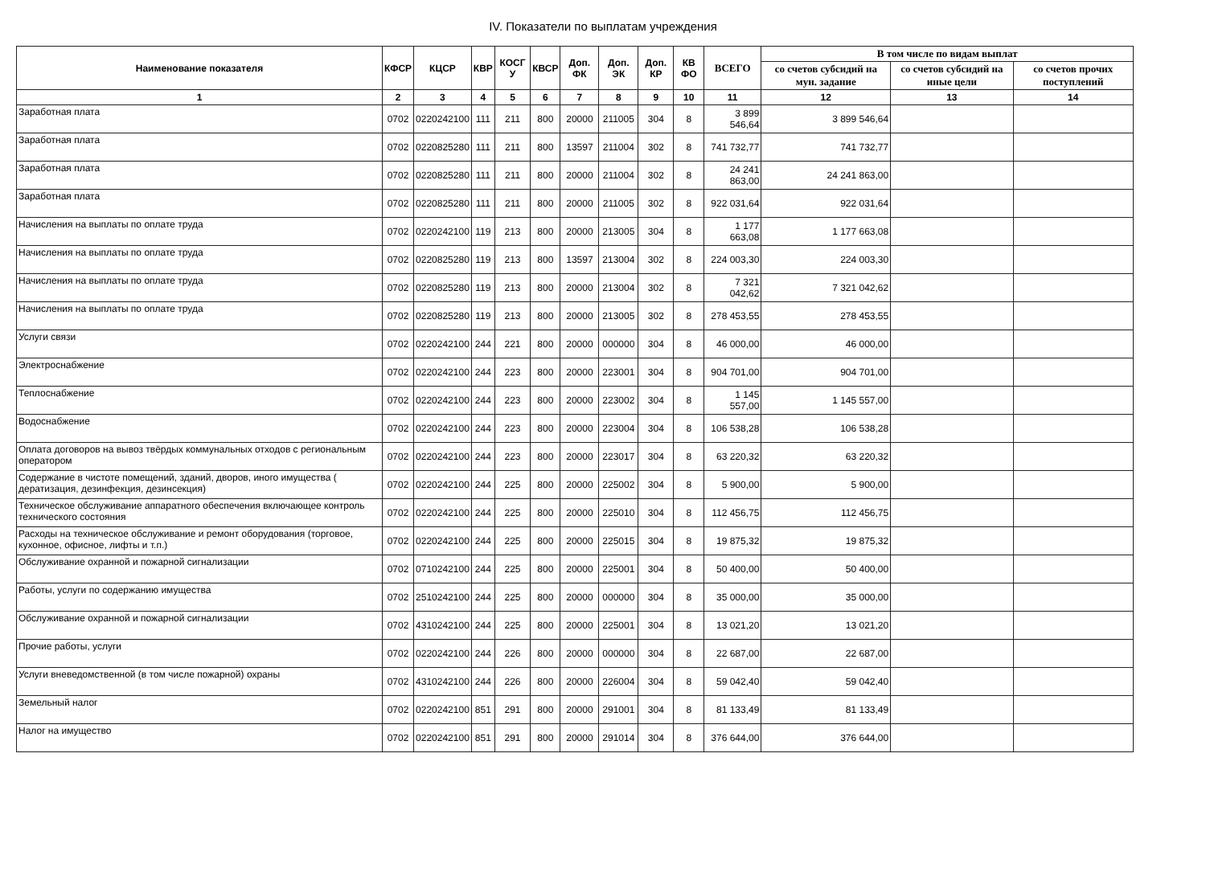IV. Показатели по выплатам учреждения
| Наименование показателя | КФСР | КЦСР | КВР | КОСГ У | КВСР | Доп. ФК | Доп. ЭК | Доп. КР | КВ ФО | ВСЕГО | В том числе по видам выплат | | |
| --- | --- | --- | --- | --- | --- | --- | --- | --- | --- | --- | --- | --- | --- |
| | | | | | | | | | | | со счетов субсидий на мун. задание | со счетов субсидий на иные цели | со счетов прочих поступлений |
| 1 | 2 | 3 | 4 | 5 | 6 | 7 | 8 | 9 | 10 | 11 | 12 | 13 | 14 |
| Заработная плата | 0702 | 0220242100 | 111 | 211 | 800 | 20000 | 211005 | 304 | 8 | 3 899 546,64 | 3 899 546,64 | | |
| Заработная плата | 0702 | 0220825280 | 111 | 211 | 800 | 13597 | 211004 | 302 | 8 | 741 732,77 | 741 732,77 | | |
| Заработная плата | 0702 | 0220825280 | 111 | 211 | 800 | 20000 | 211004 | 302 | 8 | 24 241 863,00 | 24 241 863,00 | | |
| Заработная плата | 0702 | 0220825280 | 111 | 211 | 800 | 20000 | 211005 | 302 | 8 | 922 031,64 | 922 031,64 | | |
| Начисления на выплаты по оплате труда | 0702 | 0220242100 | 119 | 213 | 800 | 20000 | 213005 | 304 | 8 | 1 177 663,08 | 1 177 663,08 | | |
| Начисления на выплаты по оплате труда | 0702 | 0220825280 | 119 | 213 | 800 | 13597 | 213004 | 302 | 8 | 224 003,30 | 224 003,30 | | |
| Начисления на выплаты по оплате труда | 0702 | 0220825280 | 119 | 213 | 800 | 20000 | 213004 | 302 | 8 | 7 321 042,62 | 7 321 042,62 | | |
| Начисления на выплаты по оплате труда | 0702 | 0220825280 | 119 | 213 | 800 | 20000 | 213005 | 302 | 8 | 278 453,55 | 278 453,55 | | |
| Услуги связи | 0702 | 0220242100 | 244 | 221 | 800 | 20000 | 000000 | 304 | 8 | 46 000,00 | 46 000,00 | | |
| Электроснабжение | 0702 | 0220242100 | 244 | 223 | 800 | 20000 | 223001 | 304 | 8 | 904 701,00 | 904 701,00 | | |
| Теплоснабжение | 0702 | 0220242100 | 244 | 223 | 800 | 20000 | 223002 | 304 | 8 | 1 145 557,00 | 1 145 557,00 | | |
| Водоснабжение | 0702 | 0220242100 | 244 | 223 | 800 | 20000 | 223004 | 304 | 8 | 106 538,28 | 106 538,28 | | |
| Оплата договоров на вывоз твёрдых коммунальных отходов с региональным оператором | 0702 | 0220242100 | 244 | 223 | 800 | 20000 | 223017 | 304 | 8 | 63 220,32 | 63 220,32 | | |
| Содержание в чистоте помещений, зданий, дворов, иного имущества ( дератизация, дезинфекция, дезинсекция) | 0702 | 0220242100 | 244 | 225 | 800 | 20000 | 225002 | 304 | 8 | 5 900,00 | 5 900,00 | | |
| Техническое обслуживание аппаратного обеспечения включающее контроль технического состояния | 0702 | 0220242100 | 244 | 225 | 800 | 20000 | 225010 | 304 | 8 | 112 456,75 | 112 456,75 | | |
| Расходы на техническое обслуживание и ремонт оборудования (торговое, кухонное, офисное, лифты и т.п.) | 0702 | 0220242100 | 244 | 225 | 800 | 20000 | 225015 | 304 | 8 | 19 875,32 | 19 875,32 | | |
| Обслуживание охранной и пожарной сигнализации | 0702 | 0710242100 | 244 | 225 | 800 | 20000 | 225001 | 304 | 8 | 50 400,00 | 50 400,00 | | |
| Работы, услуги по содержанию имущества | 0702 | 2510242100 | 244 | 225 | 800 | 20000 | 000000 | 304 | 8 | 35 000,00 | 35 000,00 | | |
| Обслуживание охранной и пожарной сигнализации | 0702 | 4310242100 | 244 | 225 | 800 | 20000 | 225001 | 304 | 8 | 13 021,20 | 13 021,20 | | |
| Прочие работы, услуги | 0702 | 0220242100 | 244 | 226 | 800 | 20000 | 000000 | 304 | 8 | 22 687,00 | 22 687,00 | | |
| Услуги вневедомственной (в том числе пожарной) охраны | 0702 | 4310242100 | 244 | 226 | 800 | 20000 | 226004 | 304 | 8 | 59 042,40 | 59 042,40 | | |
| Земельный налог | 0702 | 0220242100 | 851 | 291 | 800 | 20000 | 291001 | 304 | 8 | 81 133,49 | 81 133,49 | | |
| Налог на имущество | 0702 | 0220242100 | 851 | 291 | 800 | 20000 | 291014 | 304 | 8 | 376 644,00 | 376 644,00 | | |